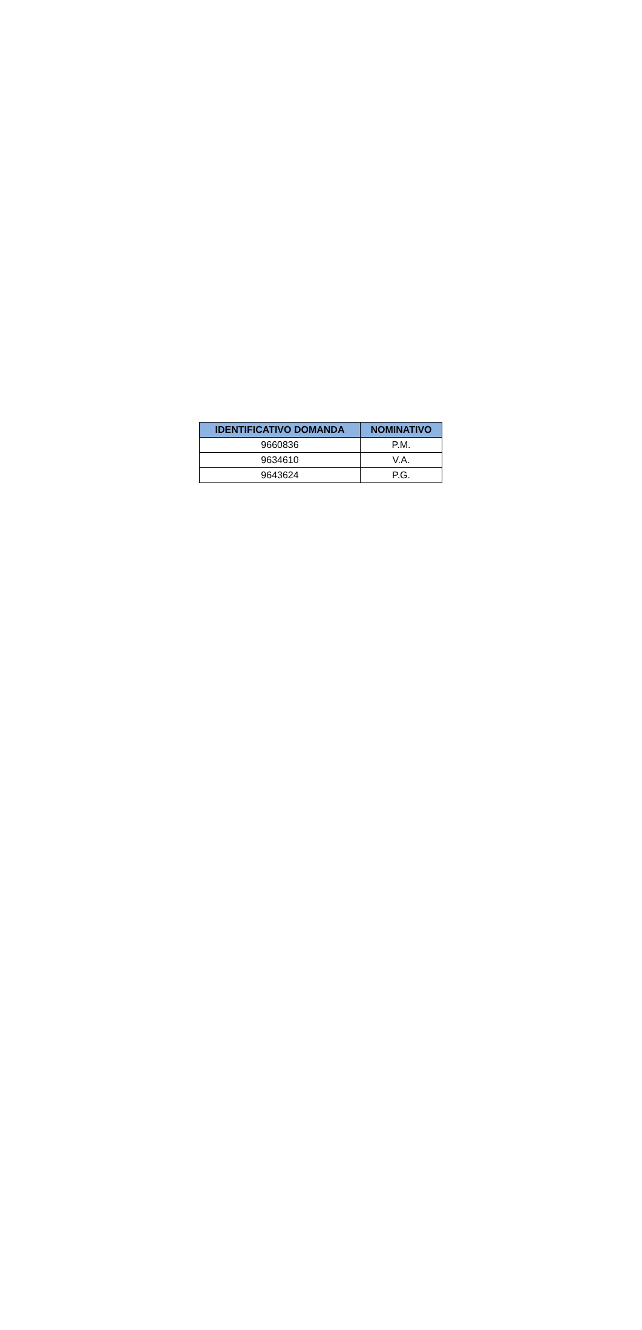| IDENTIFICATIVO DOMANDA | NOMINATIVO |
| --- | --- |
| 9660836 | P.M. |
| 9634610 | V.A. |
| 9643624 | P.G. |